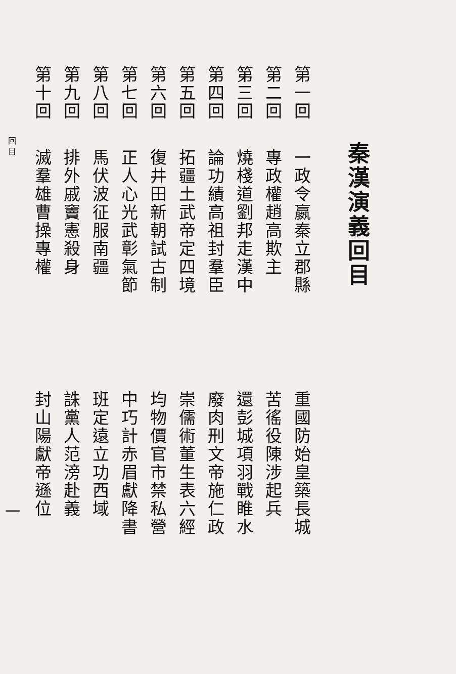秦漢演義回目
第一回 一政令嬴秦立郡縣 重國防始皇築長城
第二回 專政權趙高欺主 苦徭役陳涉起兵
第三回 燒棧道劉邦走漢中 還彭城項羽戰睢水
第四回 論功績高祖封羣臣 廢肉刑文帝施仁政
第五回 拓疆土武帝定四境 崇儒術董生表六經
第六回 復井田新朝試古制 均物價官市禁私營
第七回 正人心光武彰氣節 中巧計赤眉獻降書
第八回 馬伏波征服南疆 班定遠立功西域
第九回 排外戚竇憲殺身 誅黨人范滂赴義
第十回 滅羣雄曹操專權 封山陽獻帝遜位
回 目 一